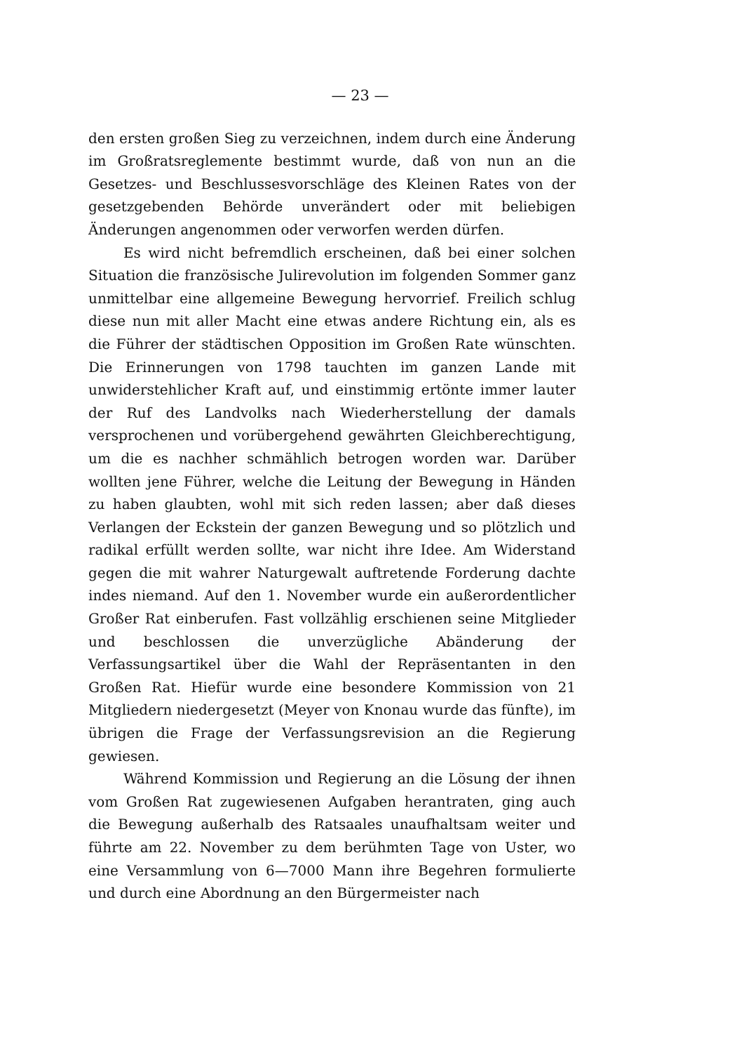— 23 —
den ersten großen Sieg zu verzeichnen, indem durch eine Änderung im Großratsreglemente bestimmt wurde, daß von nun an die Gesetzes- und Beschlussesvorschläge des Kleinen Rates von der gesetzgebenden Behörde unverändert oder mit beliebigen Änderungen angenommen oder verworfen werden dürfen.
Es wird nicht befremdlich erscheinen, daß bei einer solchen Situation die französische Julirevolution im folgenden Sommer ganz unmittelbar eine allgemeine Bewegung hervorrief. Freilich schlug diese nun mit aller Macht eine etwas andere Richtung ein, als es die Führer der städtischen Opposition im Großen Rate wünschten. Die Erinnerungen von 1798 tauchten im ganzen Lande mit unwiderstehlicher Kraft auf, und einstimmig ertönte immer lauter der Ruf des Landvolks nach Wiederherstellung der damals versprochenen und vorübergehend gewährten Gleichberechtigung, um die es nachher schmählich betrogen worden war. Darüber wollten jene Führer, welche die Leitung der Bewegung in Händen zu haben glaubten, wohl mit sich reden lassen; aber daß dieses Verlangen der Eckstein der ganzen Bewegung und so plötzlich und radikal erfüllt werden sollte, war nicht ihre Idee. Am Widerstand gegen die mit wahrer Naturgewalt auftretende Forderung dachte indes niemand. Auf den 1. November wurde ein außerordentlicher Großer Rat einberufen. Fast vollzählig erschienen seine Mitglieder und beschlossen die unverzügliche Abänderung der Verfassungsartikel über die Wahl der Repräsentanten in den Großen Rat. Hiefür wurde eine besondere Kommission von 21 Mitgliedern niedergesetzt (Meyer von Knonau wurde das fünfte), im übrigen die Frage der Verfassungsrevision an die Regierung gewiesen.
Während Kommission und Regierung an die Lösung der ihnen vom Großen Rat zugewiesenen Aufgaben herantraten, ging auch die Bewegung außerhalb des Ratsaales unaufhaltsam weiter und führte am 22. November zu dem berühmten Tage von Uster, wo eine Versammlung von 6—7000 Mann ihre Begehren formulierte und durch eine Abordnung an den Bürgermeister nach